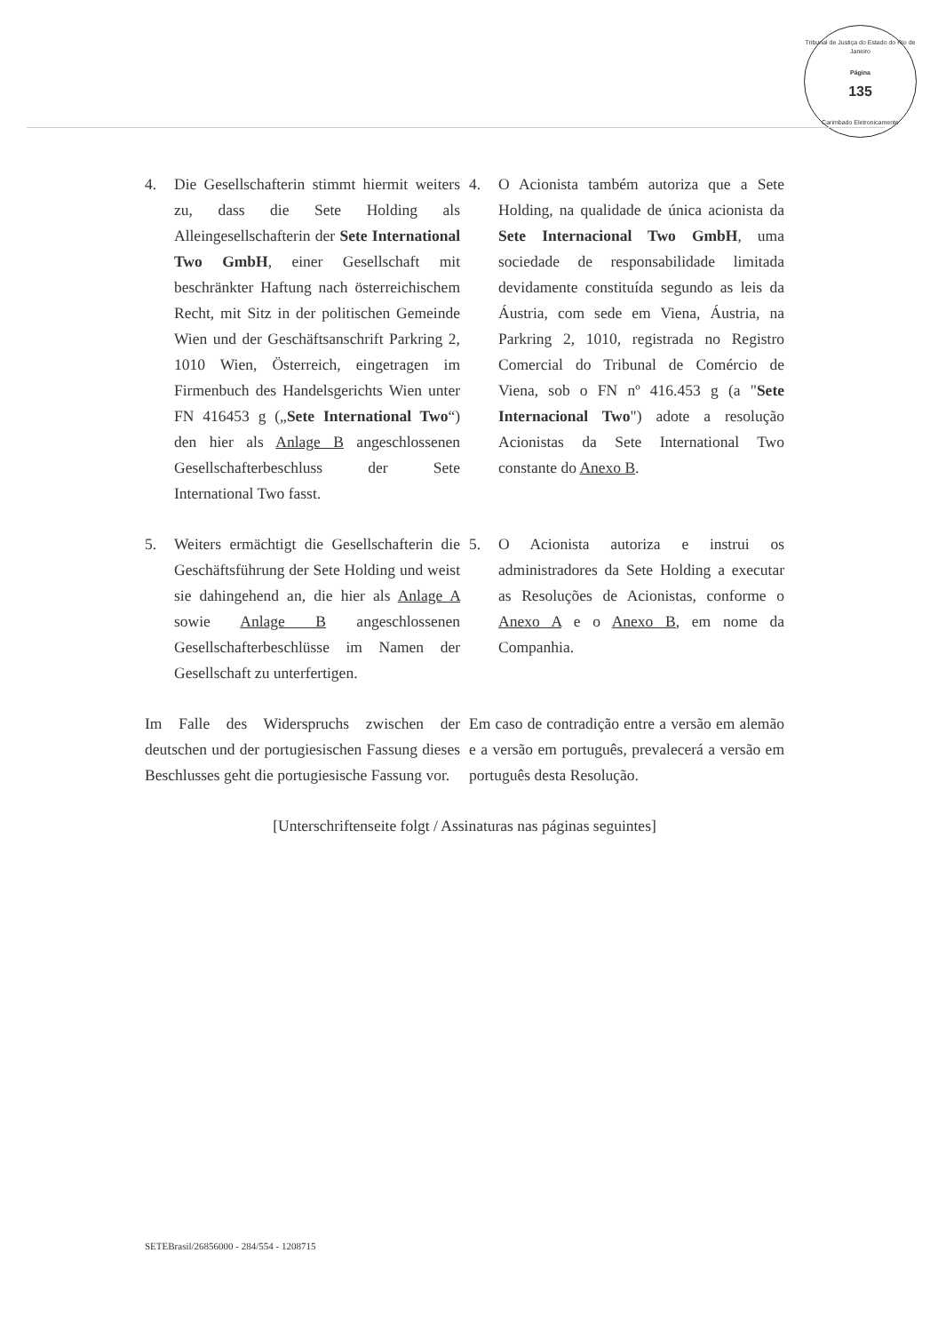Tribunal de Justiça do Estado do Rio de Janeiro
Página
135
Carimbado Eletronicamente
4. Die Gesellschafterin stimmt hiermit weiters zu, dass die Sete Holding als Alleingesellschafterin der Sete International Two GmbH, einer Gesellschaft mit beschränkter Haftung nach österreichischem Recht, mit Sitz in der politischen Gemeinde Wien und der Geschäftsanschrift Parkring 2, 1010 Wien, Österreich, eingetragen im Firmenbuch des Handelsgerichts Wien unter FN 416453 g („Sete International Two“) den hier als Anlage B angeschlossenen Gesellschafterbeschluss der Sete International Two fasst.
4. O Acionista também autoriza que a Sete Holding, na qualidade de única acionista da Sete Internacional Two GmbH, uma sociedade de responsabilidade limitada devidamente constituída segundo as leis da Áustria, com sede em Viena, Áustria, na Parkring 2, 1010, registrada no Registro Comercial do Tribunal de Comércio de Viena, sob o FN nº 416.453 g (a "Sete Internacional Two") adote a resolução Acionistas da Sete International Two constante do Anexo B.
5. Weiters ermächtigt die Gesellschafterin die Geschäftsführung der Sete Holding und weist sie dahingehend an, die hier als Anlage A sowie Anlage B angeschlossenen Gesellschafterbeschlüsse im Namen der Gesellschaft zu unterfertigen.
5. O Acionista autoriza e instrui os administradores da Sete Holding a executar as Resoluções de Acionistas, conforme o Anexo A e o Anexo B, em nome da Companhia.
Im Falle des Widerspruchs zwischen der deutschen und der portugiesischen Fassung dieses Beschlusses geht die portugiesische Fassung vor.
Em caso de contradição entre a versão em alemão e a versão em português, prevalecerá a versão em português desta Resolução.
[Unterschriftenseite folgt / Assinaturas nas páginas seguintes]
SETEBrasil/26856000 - 284/554 - 1208715